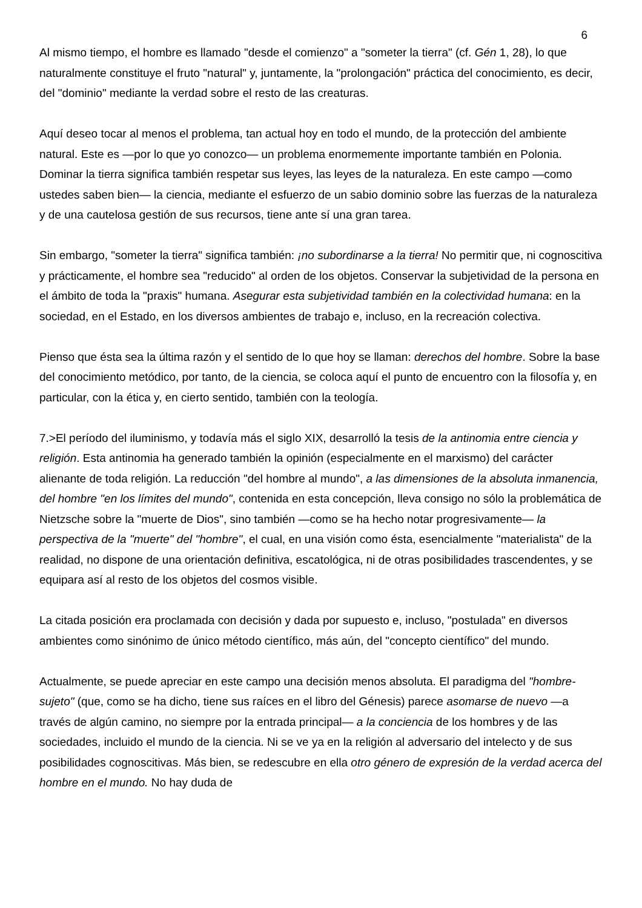6
Al mismo tiempo, el hombre es llamado "desde el comienzo" a "someter la tierra" (cf. Gén 1, 28), lo que naturalmente constituye el fruto "natural" y, juntamente, la "prolongación" práctica del conocimiento, es decir, del "dominio" mediante la verdad sobre el resto de las creaturas.
Aquí deseo tocar al menos el problema, tan actual hoy en todo el mundo, de la protección del ambiente natural. Este es —por lo que yo conozco— un problema enormemente importante también en Polonia. Dominar la tierra significa también respetar sus leyes, las leyes de la naturaleza. En este campo —como ustedes saben bien— la ciencia, mediante el esfuerzo de un sabio dominio sobre las fuerzas de la naturaleza y de una cautelosa gestión de sus recursos, tiene ante sí una gran tarea.
Sin embargo, "someter la tierra" significa también: ¡no subordinarse a la tierra! No permitir que, ni cognoscitiva y prácticamente, el hombre sea "reducido" al orden de los objetos. Conservar la subjetividad de la persona en el ámbito de toda la "praxis" humana. Asegurar esta subjetividad también en la colectividad humana: en la sociedad, en el Estado, en los diversos ambientes de trabajo e, incluso, en la recreación colectiva.
Pienso que ésta sea la última razón y el sentido de lo que hoy se llaman: derechos del hombre. Sobre la base del conocimiento metódico, por tanto, de la ciencia, se coloca aquí el punto de encuentro con la filosofía y, en particular, con la ética y, en cierto sentido, también con la teología.
7.>El período del iluminismo, y todavía más el siglo XIX, desarrolló la tesis de la antinomia entre ciencia y religión. Esta antinomia ha generado también la opinión (especialmente en el marxismo) del carácter alienante de toda religión. La reducción "del hombre al mundo", a las dimensiones de la absoluta inmanencia, del hombre "en los límites del mundo", contenida en esta concepción, lleva consigo no sólo la problemática de Nietzsche sobre la "muerte de Dios", sino también —como se ha hecho notar progresivamente— la perspectiva de la "muerte" del "hombre", el cual, en una visión como ésta, esencialmente "materialista" de la realidad, no dispone de una orientación definitiva, escatológica, ni de otras posibilidades trascendentes, y se equipara así al resto de los objetos del cosmos visible.
La citada posición era proclamada con decisión y dada por supuesto e, incluso, "postulada" en diversos ambientes como sinónimo de único método científico, más aún, del "concepto científico" del mundo.
Actualmente, se puede apreciar en este campo una decisión menos absoluta. El paradigma del "hombre-sujeto" (que, como se ha dicho, tiene sus raíces en el libro del Génesis) parece asomarse de nuevo —a través de algún camino, no siempre por la entrada principal— a la conciencia de los hombres y de las sociedades, incluido el mundo de la ciencia. Ni se ve ya en la religión al adversario del intelecto y de sus posibilidades cognoscitivas. Más bien, se redescubre en ella otro género de expresión de la verdad acerca del hombre en el mundo. No hay duda de